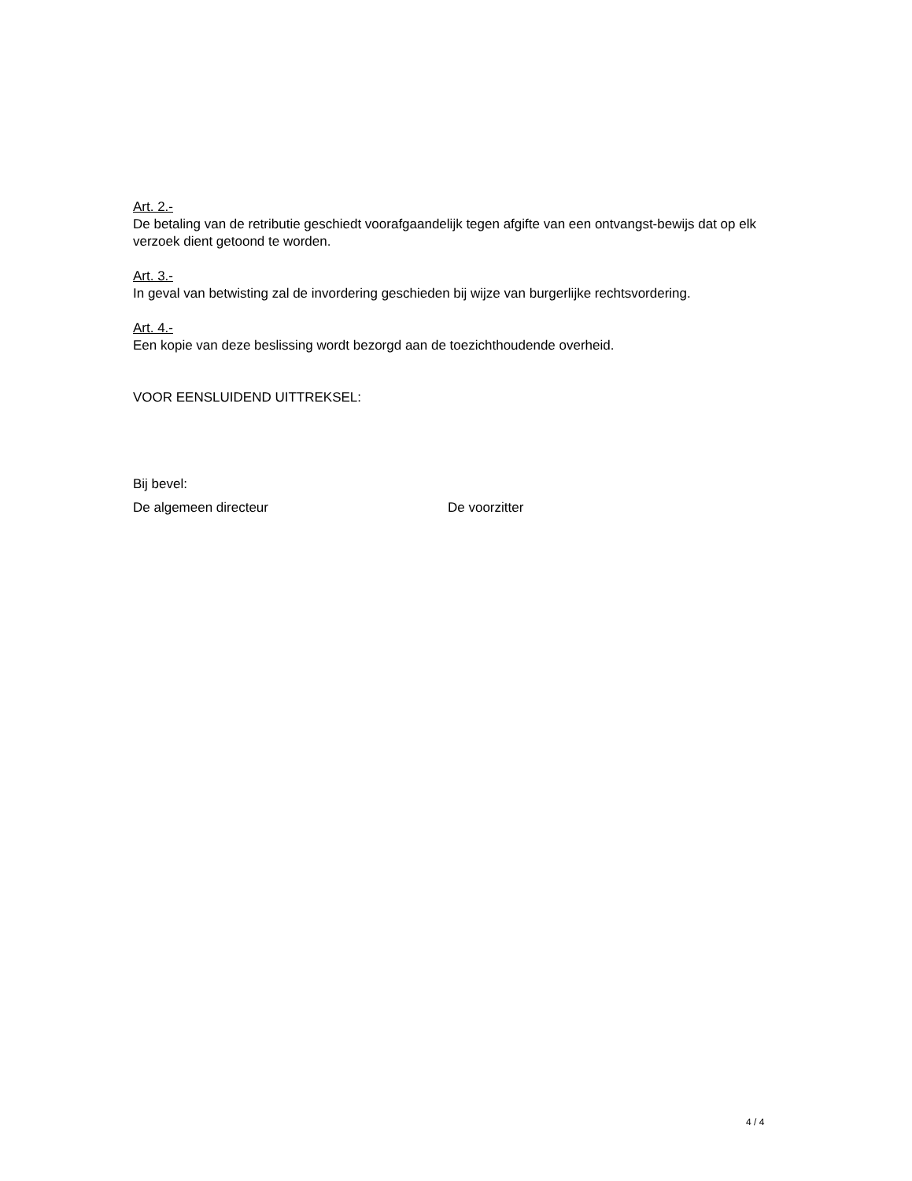Art. 2.-
De betaling van de retributie geschiedt voorafgaandelijk tegen afgifte van een ontvangst-bewijs dat op elk verzoek dient getoond te worden.
Art. 3.-
In geval van betwisting zal de invordering geschieden bij wijze van burgerlijke rechtsvordering.
Art. 4.-
Een kopie van deze beslissing wordt bezorgd aan de toezichthoudende overheid.
VOOR EENSLUIDEND UITTREKSEL:
Bij bevel:
De algemeen directeur De voorzitter
4 / 4